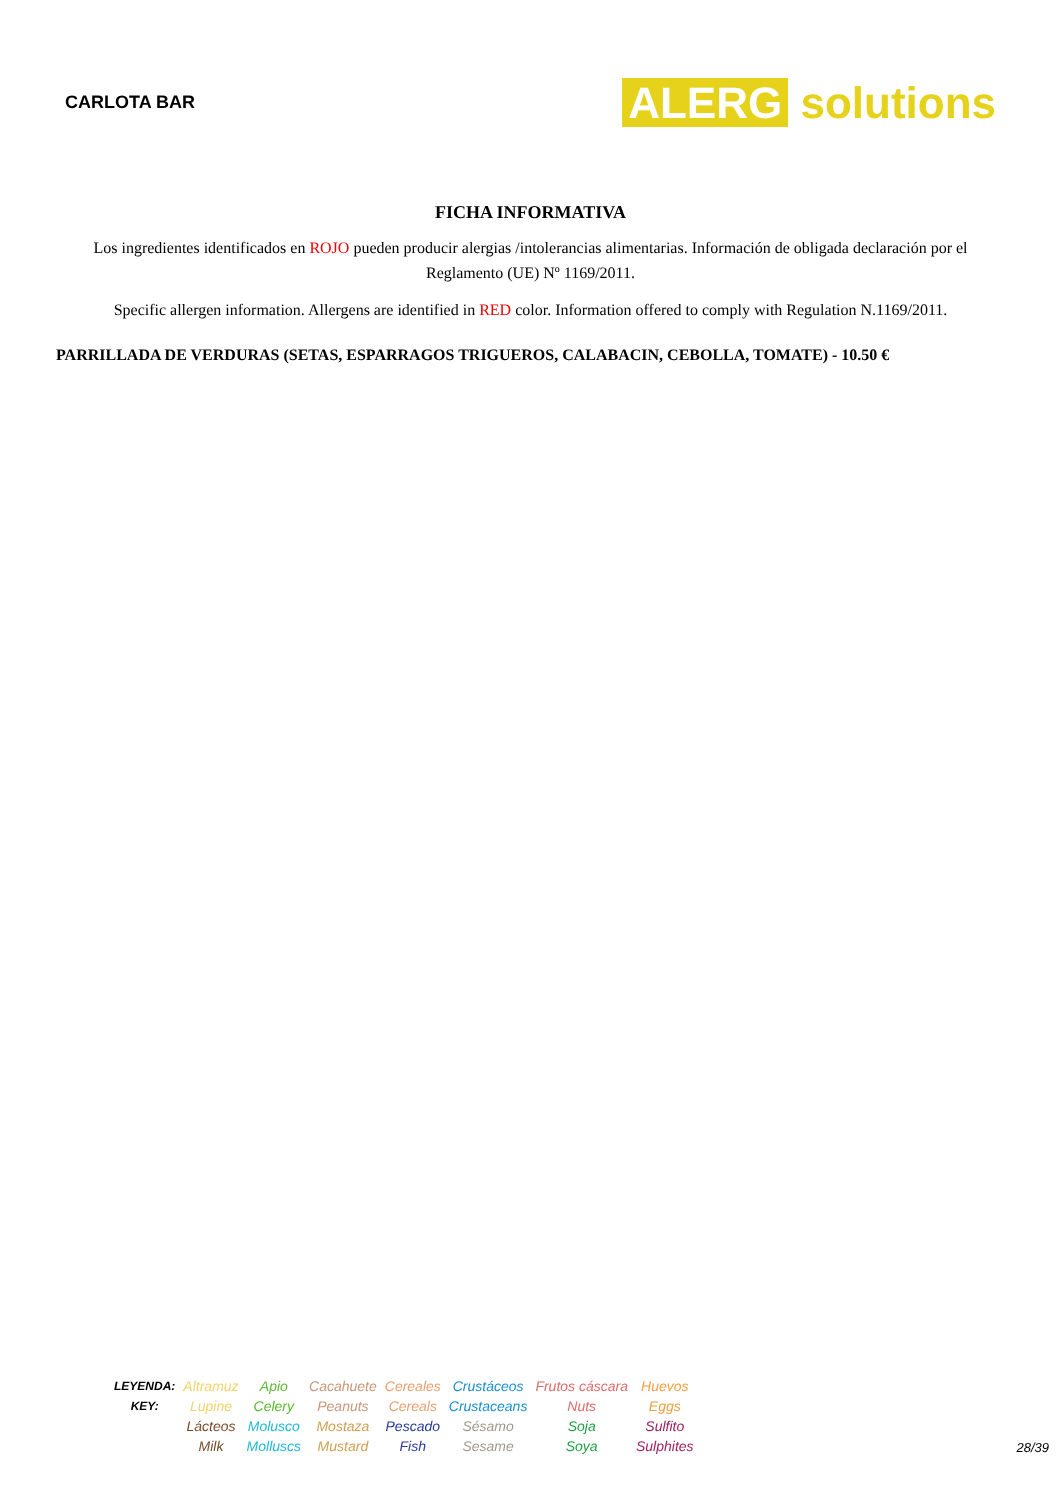CARLOTA BAR
ALERG solutions
FICHA INFORMATIVA
Los ingredientes identificados en ROJO pueden producir alergias /intolerancias alimentarias. Información de obligada declaración por el Reglamento (UE) Nº 1169/2011.
Specific allergen information. Allergens are identified in RED color. Information offered to comply with Regulation N.1169/2011.
PARRILLADA DE VERDURAS (SETAS, ESPARRAGOS TRIGUEROS, CALABACIN, CEBOLLA, TOMATE) - 10.50 €
| LEYENDA: KEY: | Altramuz Lupine | Apio Celery | Cacahuete Peanuts | Cereales Cereals | Crustáceos Crustaceans | Frutos cáscara Nuts | Huevos Eggs |
| | Lácteos Milk | Molusco Molluscs | Mostaza Mustard | Pescado Fish | Sésamo Sesame | Soja Soya | Sulfito Sulphites |
28/39